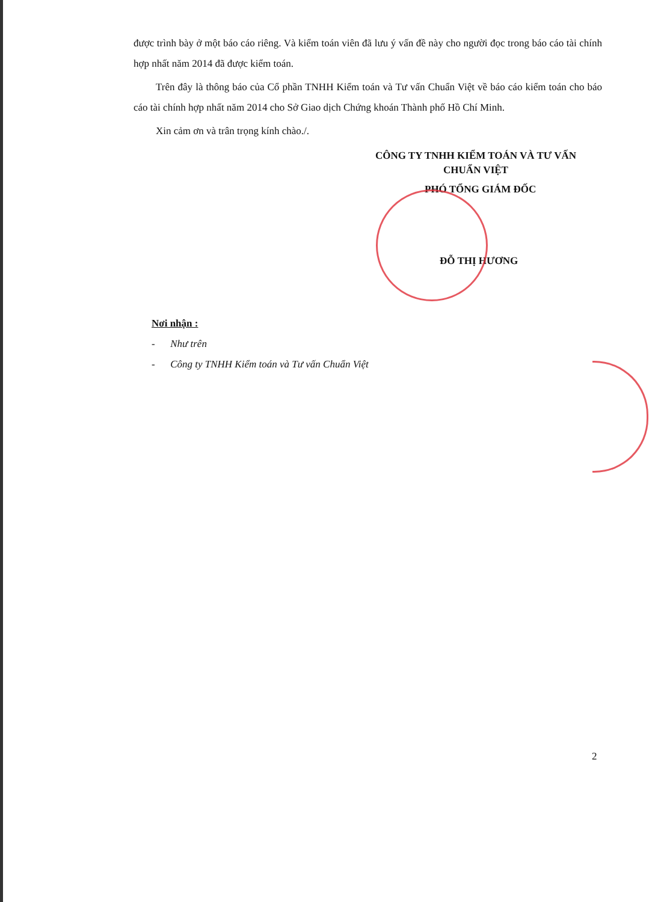được trình bày ở một báo cáo riêng. Và kiểm toán viên đã lưu ý vấn đề này cho người đọc trong báo cáo tài chính hợp nhất năm 2014 đã được kiểm toán.
Trên đây là thông báo của Cổ phần TNHH Kiểm toán và Tư vấn Chuẩn Việt về báo cáo kiểm toán cho báo cáo tài chính hợp nhất năm 2014 cho Sở Giao dịch Chứng khoán Thành phố Hồ Chí Minh.
Xin cảm ơn và trân trọng kính chào./.
CÔNG TY TNHH KIỂM TOÁN VÀ TƯ VẤN CHUẨN VIỆT
PHÓ TỔNG GIÁM ĐỐC
ĐỖ THỊ HƯƠNG
Nơi nhận :
- Như trên
- Công ty TNHH Kiểm toán và Tư vấn Chuẩn Việt
2